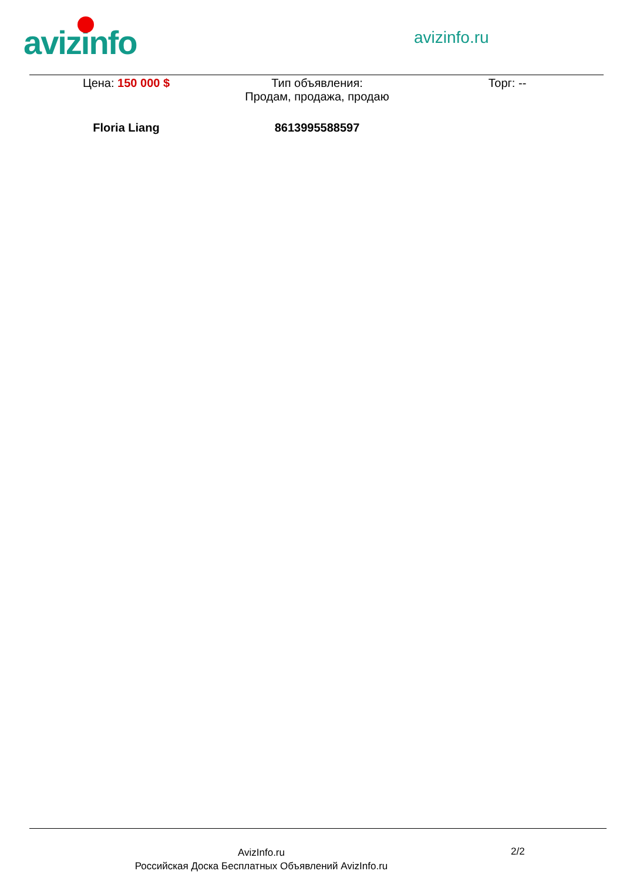avizinfo avizinfo.ru
| Цена: 150 000 $ | Тип объявления: Продам, продажа, продаю | Торг: -- |
| Floria Liang | 8613995588597 | |
AvizInfo.ru
Российская Доска Бесплатных Объявлений AvizInfo.ru
2/2